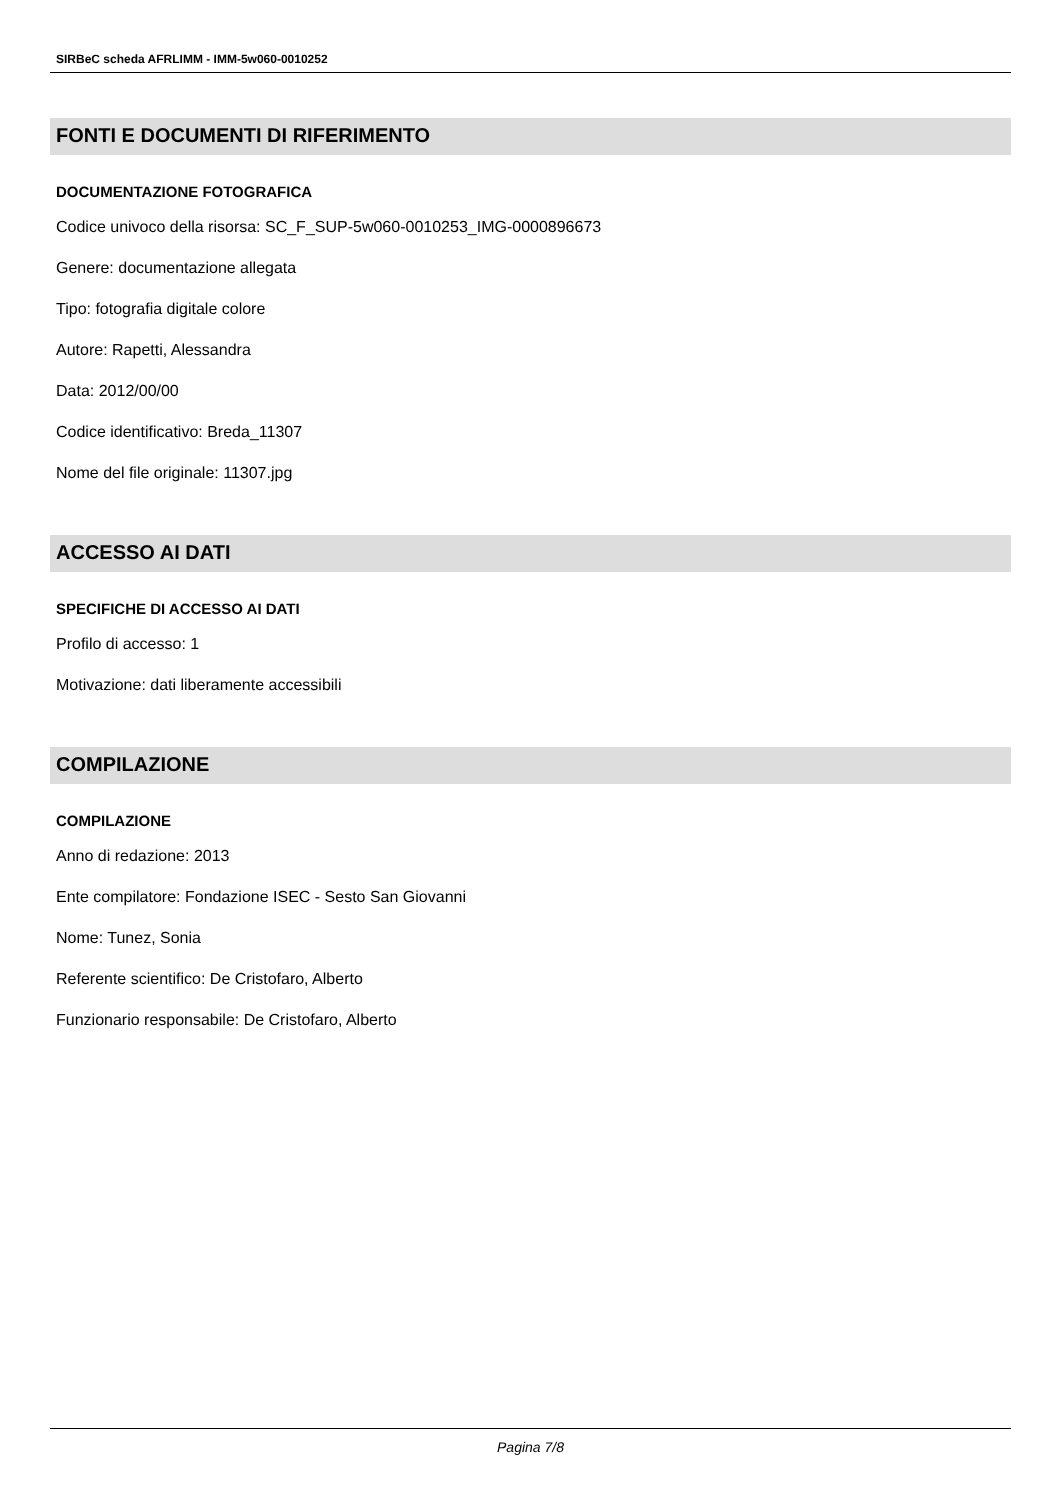SIRBeC scheda AFRLIMM - IMM-5w060-0010252
FONTI E DOCUMENTI DI RIFERIMENTO
DOCUMENTAZIONE FOTOGRAFICA
Codice univoco della risorsa: SC_F_SUP-5w060-0010253_IMG-0000896673
Genere: documentazione allegata
Tipo: fotografia digitale colore
Autore: Rapetti, Alessandra
Data: 2012/00/00
Codice identificativo: Breda_11307
Nome del file originale: 11307.jpg
ACCESSO AI DATI
SPECIFICHE DI ACCESSO AI DATI
Profilo di accesso: 1
Motivazione: dati liberamente accessibili
COMPILAZIONE
COMPILAZIONE
Anno di redazione: 2013
Ente compilatore: Fondazione ISEC - Sesto San Giovanni
Nome: Tunez, Sonia
Referente scientifico: De Cristofaro, Alberto
Funzionario responsabile: De Cristofaro, Alberto
Pagina 7/8